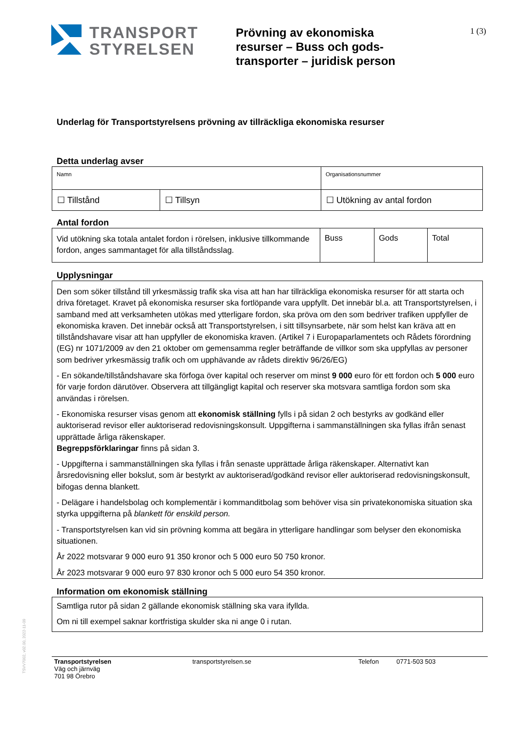TRANSPORT
STYRELSEN
Prövning av ekonomiska resurser – Buss och gods­transporter – juridisk person
1 (3)
Underlag för Transportstyrelsens prövning av tillräckliga ekonomiska resurser
Detta underlag avser
| Namn | | Organisationsnummer |
| ☐ Tillstånd | ☐ Tillsyn | ☐ Utökning av antal fordon |
Antal fordon
| Vid utökning ska totala antalet fordon i rörelsen, inklusive tillkommande fordon, anges sammantaget för alla tillståndsslag. | Buss | Gods | Total |
Upplysningar
Den som söker tillstånd till yrkesmässig trafik ska visa att han har tillräckliga ekonomiska resurser för att starta och driva företaget. Kravet på ekonomiska resurser ska fortlöpande vara uppfyllt. Det innebär bl.a. att Transportstyrelsen, i samband med att verksamheten utökas med ytterligare fordon, ska pröva om den som bedriver trafiken uppfyller de ekonomiska kraven. Det innebär också att Transportstyrelsen, i sitt tillsynsarbete, när som helst kan kräva att en tillståndshavare visar att han uppfyller de ekonomiska kraven. (Artikel 7 i Europaparlamentets och Rådets förordning (EG) nr 1071/2009 av den 21 oktober om gemensamma regler beträffande de villkor som ska uppfyllas av personer som bedriver yrkesmässig trafik och om upphävande av rådets direktiv 96/26/EG)
- En sökande/tillståndshavare ska förfoga över kapital och reserver om minst 9 000 euro för ett fordon och 5 000 euro för varje fordon därutöver. Observera att tillgängligt kapital och reserver ska motsvara samtliga fordon som ska användas i rörelsen.
- Ekonomiska resurser visas genom att ekonomisk ställning fylls i på sidan 2 och bestyrks av godkänd eller auktoriserad revisor eller auktoriserad redovisningskonsult. Uppgifterna i sammanställningen ska fyllas ifrån senast upprättade årliga räkenskaper.
Begreppsförklaringar finns på sidan 3.
- Uppgifterna i sammanställningen ska fyllas i från senaste upprättade årliga räkenskaper. Alternativt kan årsredovisning eller bokslut, som är bestyrkt av auktoriserad/godkänd revisor eller auktoriserad redovisningskonsult, bifogas denna blankett.
- Delägare i handelsbolag och komplementär i kommanditbolag som behöver visa sin privatekonomiska situation ska styrka uppgifterna på blankett för enskild person.
- Transportstyrelsen kan vid sin prövning komma att begära in ytterligare handlingar som belyser den ekonomiska situationen.
År 2022 motsvarar 9 000 euro 91 350 kronor och 5 000 euro 50 750 kronor.
År 2023 motsvarar 9 000 euro 97 830 kronor och 5 000 euro 54 350 kronor.
Information om ekonomisk ställning
Samtliga rutor på sidan 2 gällande ekonomisk ställning ska vara ifyllda.
Om ni till exempel saknar kortfristiga skulder ska ni ange 0 i rutan.
TSVV7002, v02.00, 2022-11-09
Transportstyrelsen
Väg och järnväg
701 98 Örebro
transportstyrelsen.se Telefon 0771-503 503